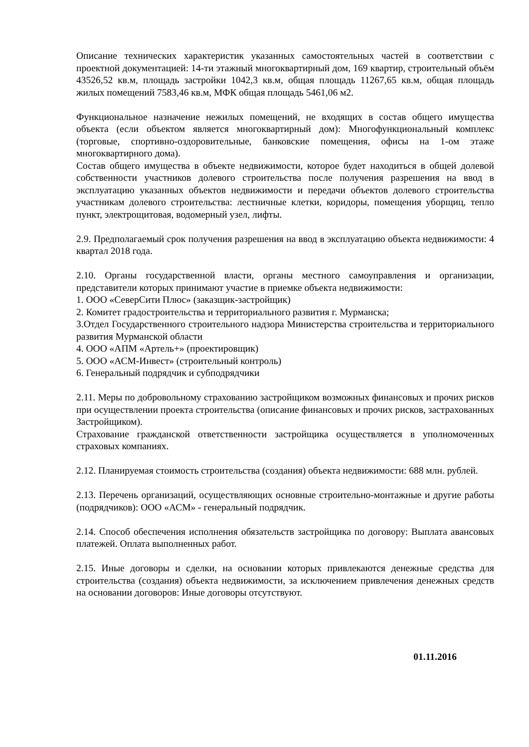Описание технических характеристик указанных самостоятельных частей в соответствии с проектной документацией: 14-ти этажный многоквартирный дом, 169 квартир, строительный объём 43526,52 кв.м, площадь застройки 1042,3 кв.м, общая площадь 11267,65 кв.м, общая площадь жилых помещений 7583,46 кв.м, МФК общая площадь 5461,06 м2.
Функциональное назначение нежилых помещений, не входящих в состав общего имущества объекта (если объектом является многоквартирный дом): Многофункциональный комплекс (торговые, спортивно-оздоровительные, банковские помещения, офисы на 1-ом этаже многоквартирного дома).
Состав общего имущества в объекте недвижимости, которое будет находиться в общей долевой собственности участников долевого строительства после получения разрешения на ввод в эксплуатацию указанных объектов недвижимости и передачи объектов долевого строительства участникам долевого строительства: лестничные клетки, коридоры, помещения уборщиц, тепло пункт, электрощитовая, водомерный узел, лифты.
2.9. Предполагаемый срок получения разрешения на ввод в эксплуатацию объекта недвижимости: 4 квартал 2018 года.
2.10. Органы государственной власти, органы местного самоуправления и организации, представители которых принимают участие в приемке объекта недвижимости:
1. ООО «СеверСити Плюс» (заказщик-застройщик)
2. Комитет градостроительства и территориального развития г. Мурманска;
3.Отдел Государственного строительного надзора Министерства строительства и территориального развития Мурманской области
4. ООО «АПМ «Артель+» (проектировщик)
5. ООО «АСМ-Инвест» (строительный контроль)
6. Генеральный подрядчик и субподрядчики
2.11. Меры по добровольному страхованию застройщиком возможных финансовых и прочих рисков при осуществлении проекта строительства (описание финансовых и прочих рисков, застрахованных Застройщиком).
Страхование гражданской ответственности застройщика осуществляется в уполномоченных страховых компаниях.
2.12. Планируемая стоимость строительства (создания) объекта недвижимости: 688 млн. рублей.
2.13. Перечень организаций, осуществляющих основные строительно-монтажные и другие работы (подрядчиков): ООО «АСМ» - генеральный подрядчик.
2.14. Способ обеспечения исполнения обязательств застройщика по договору: Выплата авансовых платежей. Оплата выполненных работ.
2.15. Иные договоры и сделки, на основании которых привлекаются денежные средства для строительства (создания) объекта недвижимости, за исключением привлечения денежных средств на основании договоров: Иные договоры отсутствуют.
01.11.2016